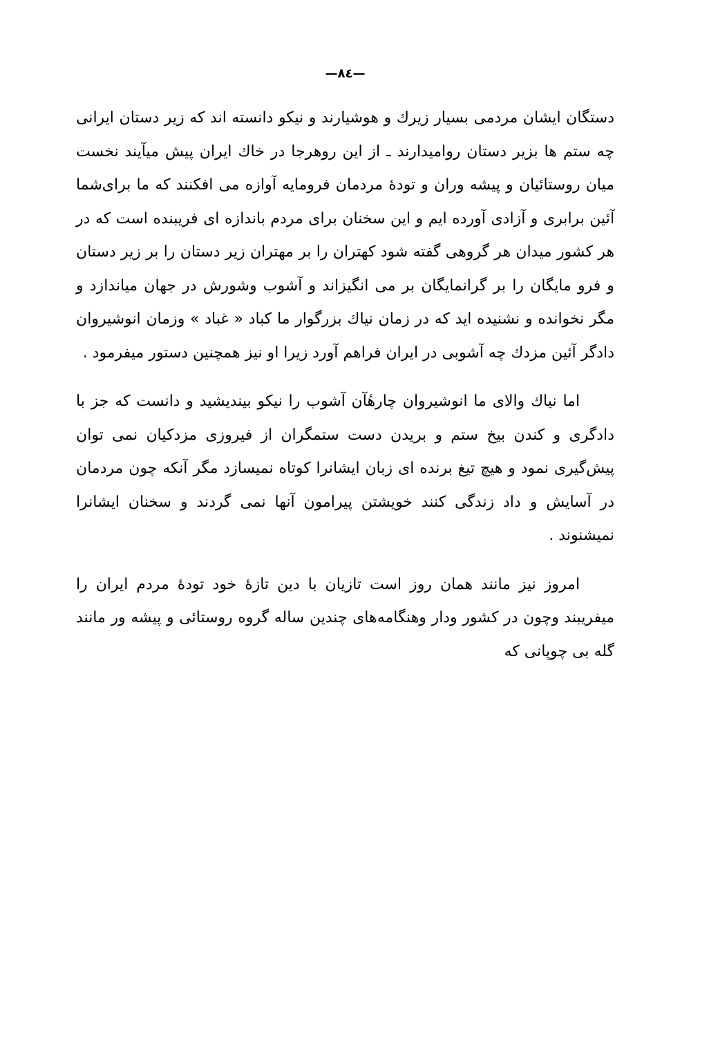—٨٤—
دستگان ایشان مردمی بسیار زیرك و هوشیارند و نیکو دانسته اند که زیر دستان ایرانی چه ستم ها بزیر دستان روامیدارند ـ از این روهرجا در خاك ایران پیش میآیند نخست میان روستائیان و پیشه وران و تودهٔ مردمان فرومایه آوازه می افکنند که ما برای‌شما آئین برابری و آزادی آورده ایم و این سخنان برای مردم باندازه ای فریبنده است که در هر کشور میدان هر گروهی گفته شود کهتران را بر مهتران زیر دستان را بر زیر دستان و فرو مایگان را بر گرانمایگان بر می انگیزاند و آشوب وشورش در جهان میاندازد و مگر نخوانده و نشنیده اید که در زمان نیاك بزرگوار ما کباد « غباد » وزمان انوشیروان دادگر آئین مزدك چه آشوبی در ایران فراهم آورد زیرا او نیز همچنین دستور میفرمود .
اما نیاك والای ما انوشیروان چارهٔآن آشوب را نیکو بیندیشید و دانست که جز با دادگری و کندن بیخ ستم و بریدن دست ستمگران از فیروزی مزدکیان نمی توان پیش‌گیری نمود و هیچ تیغ برنده ای زبان ایشانرا کوتاه نمیسازد مگر آنکه چون مردمان در آسایش و داد زندگی کنند خویشتن پیرامون آنها نمی گردند و سخنان ایشانرا نمیشنوند .
امروز نیز مانند همان روز است تازیان با دین تازهٔ خود تودهٔ مردم ایران را میفریبند وچون در کشور ودار وهنگامه‌های چندین ساله گروه روستائی و پیشه ور مانند گله بی چوپانی که